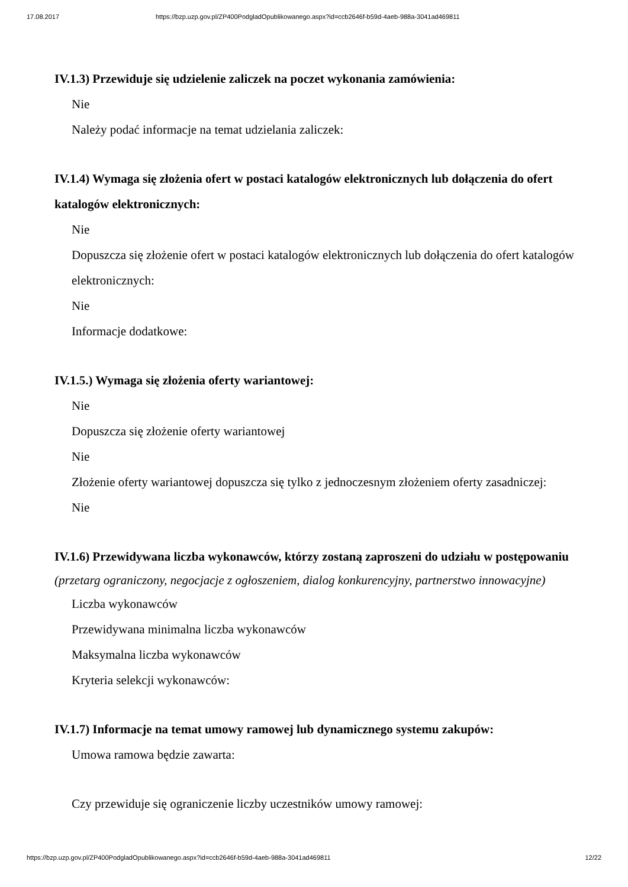17.08.2017 https://bzp.uzp.gov.pl/ZP400PodgladOpublikowanego.aspx?id=ccb2646f-b59d-4aeb-988a-3041ad469811
IV.1.3) Przewiduje się udzielenie zaliczek na poczet wykonania zamówienia:
Nie
Należy podać informacje na temat udzielania zaliczek:
IV.1.4) Wymaga się złożenia ofert w postaci katalogów elektronicznych lub dołączenia do ofert katalogów elektronicznych:
Nie
Dopuszcza się złożenie ofert w postaci katalogów elektronicznych lub dołączenia do ofert katalogów elektronicznych:
Nie
Informacje dodatkowe:
IV.1.5.) Wymaga się złożenia oferty wariantowej:
Nie
Dopuszcza się złożenie oferty wariantowej
Nie
Złożenie oferty wariantowej dopuszcza się tylko z jednoczesnym złożeniem oferty zasadniczej:
Nie
IV.1.6) Przewidywana liczba wykonawców, którzy zostaną zaproszeni do udziału w postępowaniu
(przetarg ograniczony, negocjacje z ogłoszeniem, dialog konkurencyjny, partnerstwo innowacyjne)
Liczba wykonawców
Przewidywana minimalna liczba wykonawców
Maksymalna liczba wykonawców
Kryteria selekcji wykonawców:
IV.1.7) Informacje na temat umowy ramowej lub dynamicznego systemu zakupów:
Umowa ramowa będzie zawarta:
Czy przewiduje się ograniczenie liczby uczestników umowy ramowej:
https://bzp.uzp.gov.pl/ZP400PodgladOpublikowanego.aspx?id=ccb2646f-b59d-4aeb-988a-3041ad469811 12/22